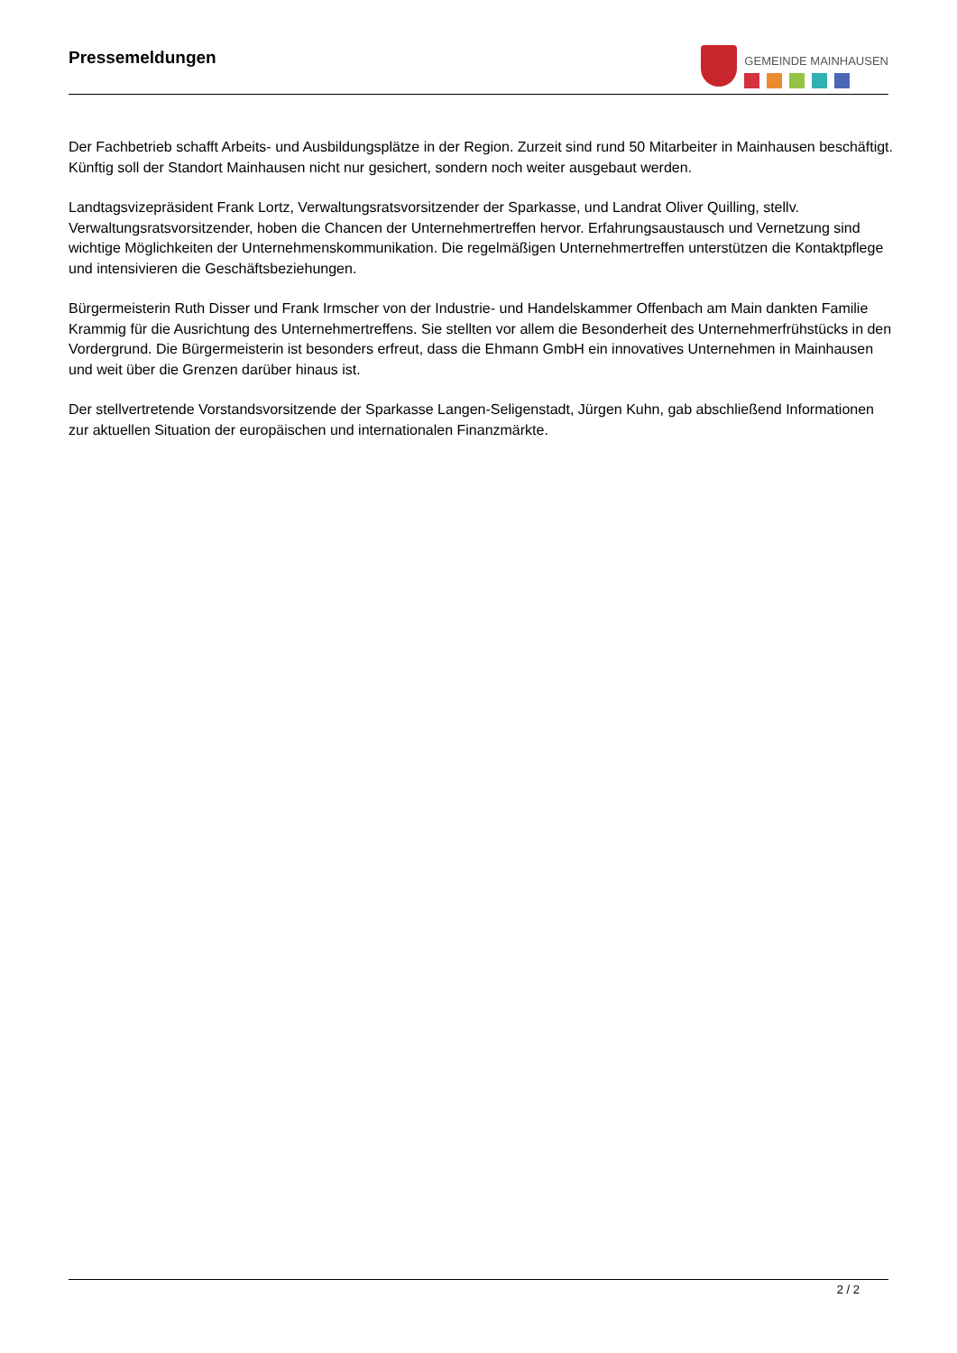Pressemeldungen
GEMEINDE MAINHAUSEN
Der Fachbetrieb schafft Arbeits- und Ausbildungsplätze in der Region. Zurzeit sind rund 50 Mitarbeiter in Mainhausen beschäftigt. Künftig soll der Standort Mainhausen nicht nur gesichert, sondern noch weiter ausgebaut werden.
Landtagsvizepräsident Frank Lortz, Verwaltungsratsvorsitzender der Sparkasse, und Landrat Oliver Quilling, stellv. Verwaltungsratsvorsitzender, hoben die Chancen der Unternehmertreffen hervor. Erfahrungsaustausch und Vernetzung sind wichtige Möglichkeiten der Unternehmenskommunikation. Die regelmäßigen Unternehmertreffen unterstützen die Kontaktpflege und intensivieren die Geschäftsbeziehungen.
Bürgermeisterin Ruth Disser und Frank Irmscher von der Industrie- und Handelskammer Offenbach am Main dankten Familie Krammig für die Ausrichtung des Unternehmertreffens. Sie stellten vor allem die Besonderheit des Unternehmerfrühstücks in den Vordergrund. Die Bürgermeisterin ist besonders erfreut, dass die Ehmann GmbH ein innovatives Unternehmen in Mainhausen und weit über die Grenzen darüber hinaus ist.
Der stellvertretende Vorstandsvorsitzende der Sparkasse Langen-Seligenstadt, Jürgen Kuhn, gab abschließend Informationen zur aktuellen Situation der europäischen und internationalen Finanzmärkte.
2 / 2